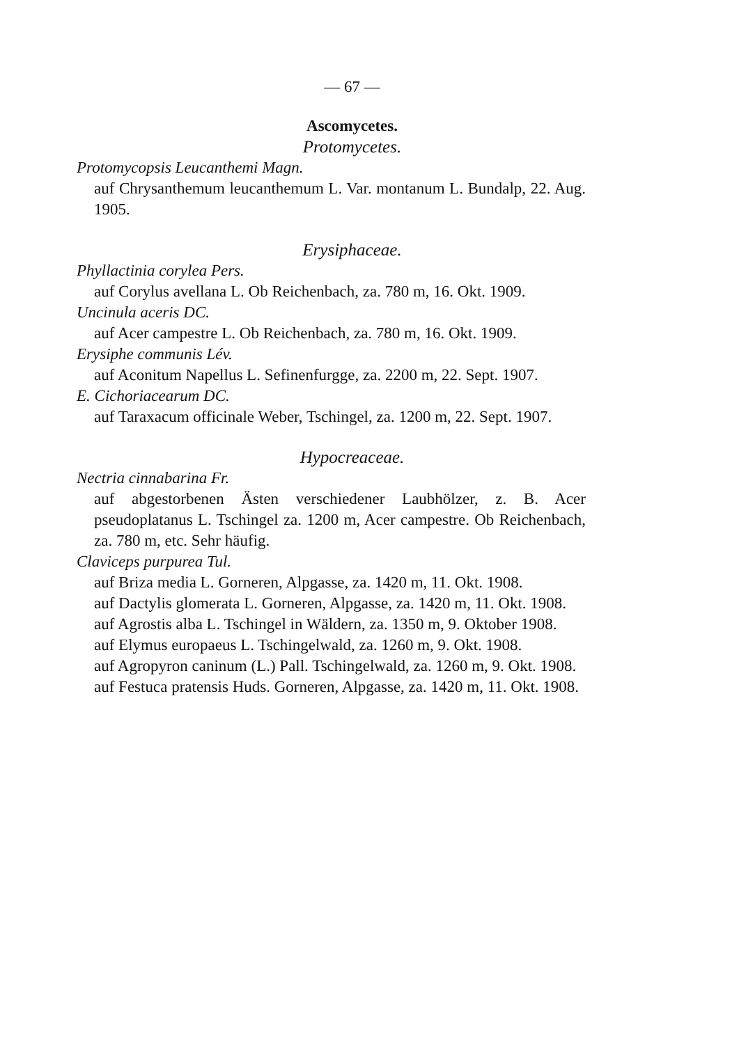— 67 —
Ascomycetes.
Protomycetes.
Protomycopsis Leucanthemi Magn.
auf Chrysanthemum leucanthemum L. Var. montanum L. Bundalp, 22. Aug. 1905.
Erysiphaceae.
Phyllactinia corylea Pers.
auf Corylus avellana L. Ob Reichenbach, za. 780 m, 16. Okt. 1909.
Uncinula aceris DC.
auf Acer campestre L. Ob Reichenbach, za. 780 m, 16. Okt. 1909.
Erysiphe communis Lév.
auf Aconitum Napellus L. Sefinenfurgge, za. 2200 m, 22. Sept. 1907.
E. Cichoriacearum DC.
auf Taraxacum officinale Weber, Tschingel, za. 1200 m, 22. Sept. 1907.
Hypocreaceae.
Nectria cinnabarina Fr.
auf abgestorbenen Ästen verschiedener Laubhölzer, z. B. Acer pseudoplatanus L. Tschingel za. 1200 m, Acer campestre. Ob Reichenbach, za. 780 m, etc. Sehr häufig.
Claviceps purpurea Tul.
auf Briza media L. Gorneren, Alpgasse, za. 1420 m, 11. Okt. 1908.
auf Dactylis glomerata L. Gorneren, Alpgasse, za. 1420 m, 11. Okt. 1908.
auf Agrostis alba L. Tschingel in Wäldern, za. 1350 m, 9. Oktober 1908.
auf Elymus europaeus L. Tschingelwald, za. 1260 m, 9. Okt. 1908.
auf Agropyron caninum (L.) Pall. Tschingelwald, za. 1260 m, 9. Okt. 1908.
auf Festuca pratensis Huds. Gorneren, Alpgasse, za. 1420 m, 11. Okt. 1908.